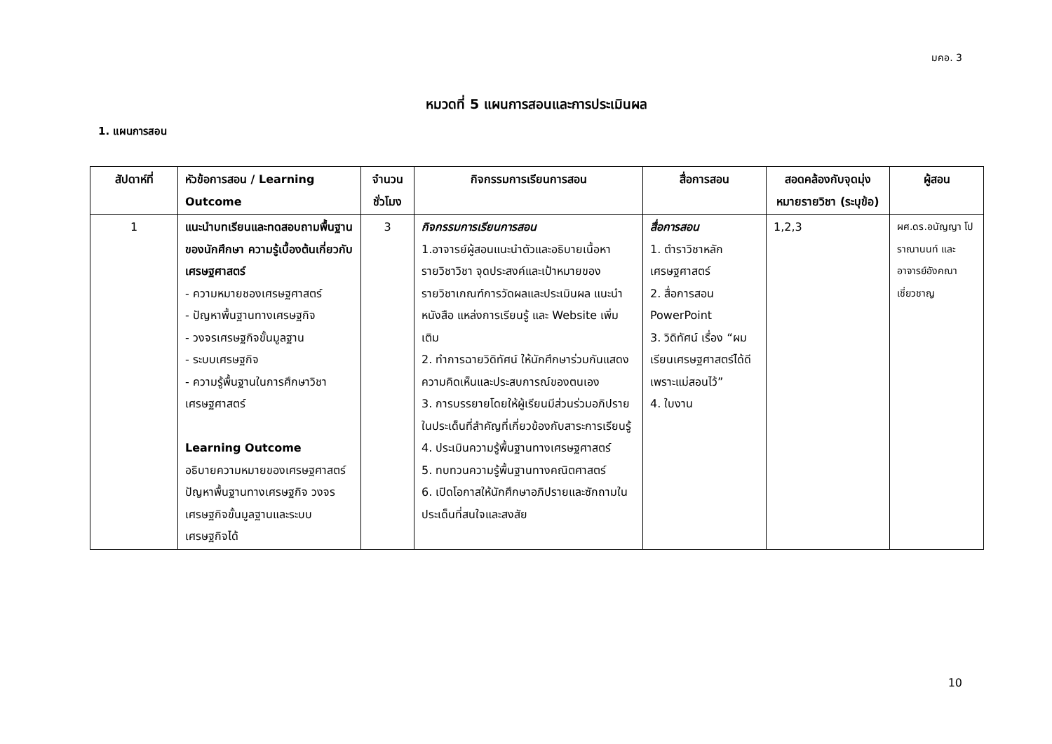มคอ. 3
หมวดที่ 5 แผนการสอนและการประเมินผล
1. แผนการสอน
| สัปดาห์ที่ | หัวข้อการสอน / Learning Outcome | จำนวนชั่วโมง | กิจกรรมการเรียนการสอน | สื่อการสอน | สอดคล้องกับจุดมุ่งหมายรายวิชา (ระบุข้อ) | ผู้สอน |
| --- | --- | --- | --- | --- | --- | --- |
| 1 | แนะนำบทเรียนและทดสอบถามพื้นฐานของนักศึกษา ความรู้เบื้องต้นเกี่ยวกับเศรษฐศาสตร์ - ความหมายชองเศรษฐศาสตร์ - ปัญหาพื้นฐานทางเศรษฐกิจ - วงจรเศรษฐกิจขั้นมูลฐาน - ระบบเศรษฐกิจ - ความรู้พื้นฐานในการศึกษาวิชาเศรษฐศาสตร์ Learning Outcome อธิบายความหมายของเศรษฐศาสตร์ ปัญหาพื้นฐานทางเศรษฐกิจ วงจรเศรษฐกิจขั้นมูลฐานและระบบเศรษฐกิจได้ | 3 | กิจกรรมการเรียนการสอน 1.อาจารย์ผู้สอนแนะนำตัวและอธิบายเนื้อหารายวิชาวิชา จุดประสงค์และเป้าหมายของรายวิชาเกณฑ์การวัดผลและประเมินผล แนะนำหนังสือ แหล่งการเรียนรู้ และ Website เพิ่มเติม 2. ทำการฉายวิดิทัศน์ ให้นักศึกษาร่วมกันแสดงความคิดเห็นและประสบการณ์ของตนเอง 3. การบรรยายโดยให้ผู้เรียนมีส่วนร่วมอภิปรายในประเด็นที่สำคัญที่เกี่ยวข้องกับสาระการเรียนรู้ 4. ประเมินความรู้พื้นฐานทางเศรษฐศาสตร์ 5. ทบทวนความรู้พื้นฐานทางคณิตศาสตร์ 6. เปิดโอกาสให้นักศึกษาอภิปรายและซักถามในประเด็นที่สนใจและสงสัย | สื่อการสอน 1. ตำราวิชาหลักเศรษฐศาสตร์ 2. สื่อการสอน PowerPoint 3. วิดิทัศน์ เรื่อง “ผมเรียนเศรษฐศาสตร์ได้ดีเพราะแม่สอนไว้” 4. ใบงาน | 1,2,3 | ผศ.ดร.อนัญญา โปราณานนท์ และอาจารย์อังคณา เชี่ยวชาญ |
10